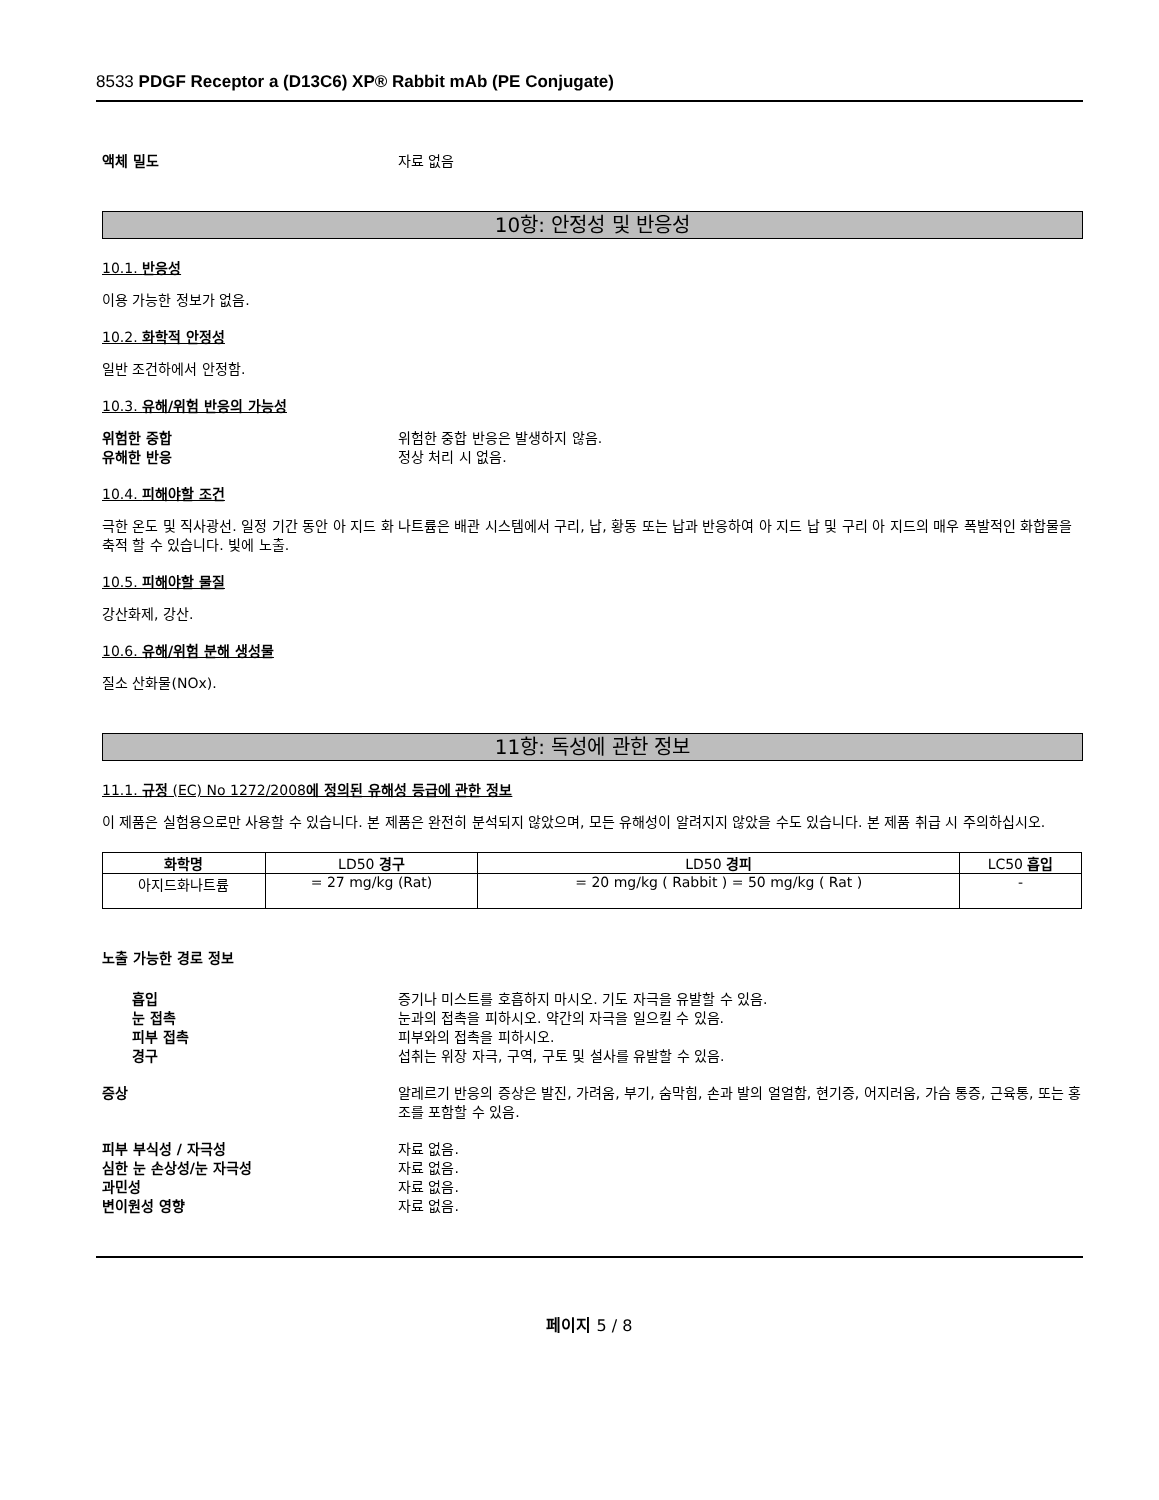8533 PDGF Receptor a (D13C6) XP® Rabbit mAb (PE Conjugate)
액체 밀도 자료 없음
10항: 안정성 및 반응성
10.1. 반응성
이용 가능한 정보가 없음.
10.2. 화학적 안정성
일반 조건하에서 안정함.
10.3. 유해/위험 반응의 가능성
위험한 중합 위험한 중합 반응은 발생하지 않음.
유해한 반응 정상 처리 시 없음.
10.4. 피해야할 조건
극한 온도 및 직사광선. 일정 기간 동안 아 지드 화 나트륨은 배관 시스템에서 구리, 납, 황동 또는 납과 반응하여 아 지드 납 및 구리 아 지드의 매우 폭발적인 화합물을 축적 할 수 있습니다. 빛에 노출.
10.5. 피해야할 물질
강산화제, 강산.
10.6. 유해/위험 분해 생성물
질소 산화물(NOx).
11항: 독성에 관한 정보
11.1. 규정 (EC) No 1272/2008에 정의된 유해성 등급에 관한 정보
이 제품은 실험용으로만 사용할 수 있습니다. 본 제품은 완전히 분석되지 않았으며, 모든 유해성이 알려지지 않았을 수도 있습니다. 본 제품 취급 시 주의하십시오.
| 화학명 | LD50 경구 | LD50 경피 | LC50 흡입 |
| --- | --- | --- | --- |
| 아지드화나트륨 | = 27 mg/kg (Rat) | = 20 mg/kg ( Rabbit ) = 50 mg/kg ( Rat ) | - |
노출 가능한 경로 정보
흡입 증기나 미스트를 호흡하지 마시오. 기도 자극을 유발할 수 있음.
눈 접촉 눈과의 접촉을 피하시오. 약간의 자극을 일으킬 수 있음.
피부 접촉 피부와의 접촉을 피하시오.
경구 섭취는 위장 자극, 구역, 구토 및 설사를 유발할 수 있음.
증상 알레르기 반응의 증상은 발진, 가려움, 부기, 숨막힘, 손과 발의 얼얼함, 현기증, 어지러움, 가슴 통증, 근육통, 또는 홍조를 포함할 수 있음.
피부 부식성 / 자극성 자료 없음.
심한 눈 손상성/눈 자극성 자료 없음.
과민성 자료 없음.
변이원성 영향 자료 없음.
페이지 5 / 8